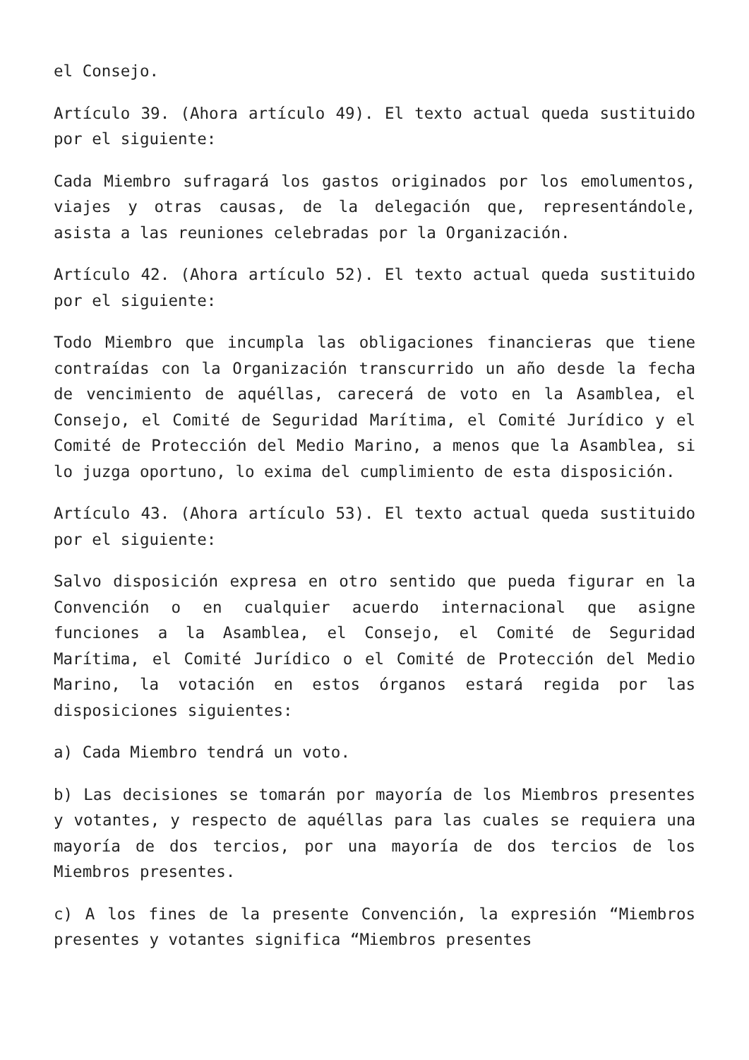el Consejo.
Artículo 39. (Ahora artículo 49). El texto actual queda sustituido por el siguiente:
Cada Miembro sufragará los gastos originados por los emolumentos, viajes y otras causas, de la delegación que, representándole, asista a las reuniones celebradas por la Organización.
Artículo 42. (Ahora artículo 52). El texto actual queda sustituido por el siguiente:
Todo Miembro que incumpla las obligaciones financieras que tiene contraídas con la Organización transcurrido un año desde la fecha de vencimiento de aquéllas, carecerá de voto en la Asamblea, el Consejo, el Comité de Seguridad Marítima, el Comité Jurídico y el Comité de Protección del Medio Marino, a menos que la Asamblea, si lo juzga oportuno, lo exima del cumplimiento de esta disposición.
Artículo 43. (Ahora artículo 53). El texto actual queda sustituido por el siguiente:
Salvo disposición expresa en otro sentido que pueda figurar en la Convención o en cualquier acuerdo internacional que asigne funciones a la Asamblea, el Consejo, el Comité de Seguridad Marítima, el Comité Jurídico o el Comité de Protección del Medio Marino, la votación en estos órganos estará regida por las disposiciones siguientes:
a) Cada Miembro tendrá un voto.
b) Las decisiones se tomarán por mayoría de los Miembros presentes y votantes, y respecto de aquéllas para las cuales se requiera una mayoría de dos tercios, por una mayoría de dos tercios de los Miembros presentes.
c) A los fines de la presente Convención, la expresión “Miembros presentes y votantes significa “Miembros presentes